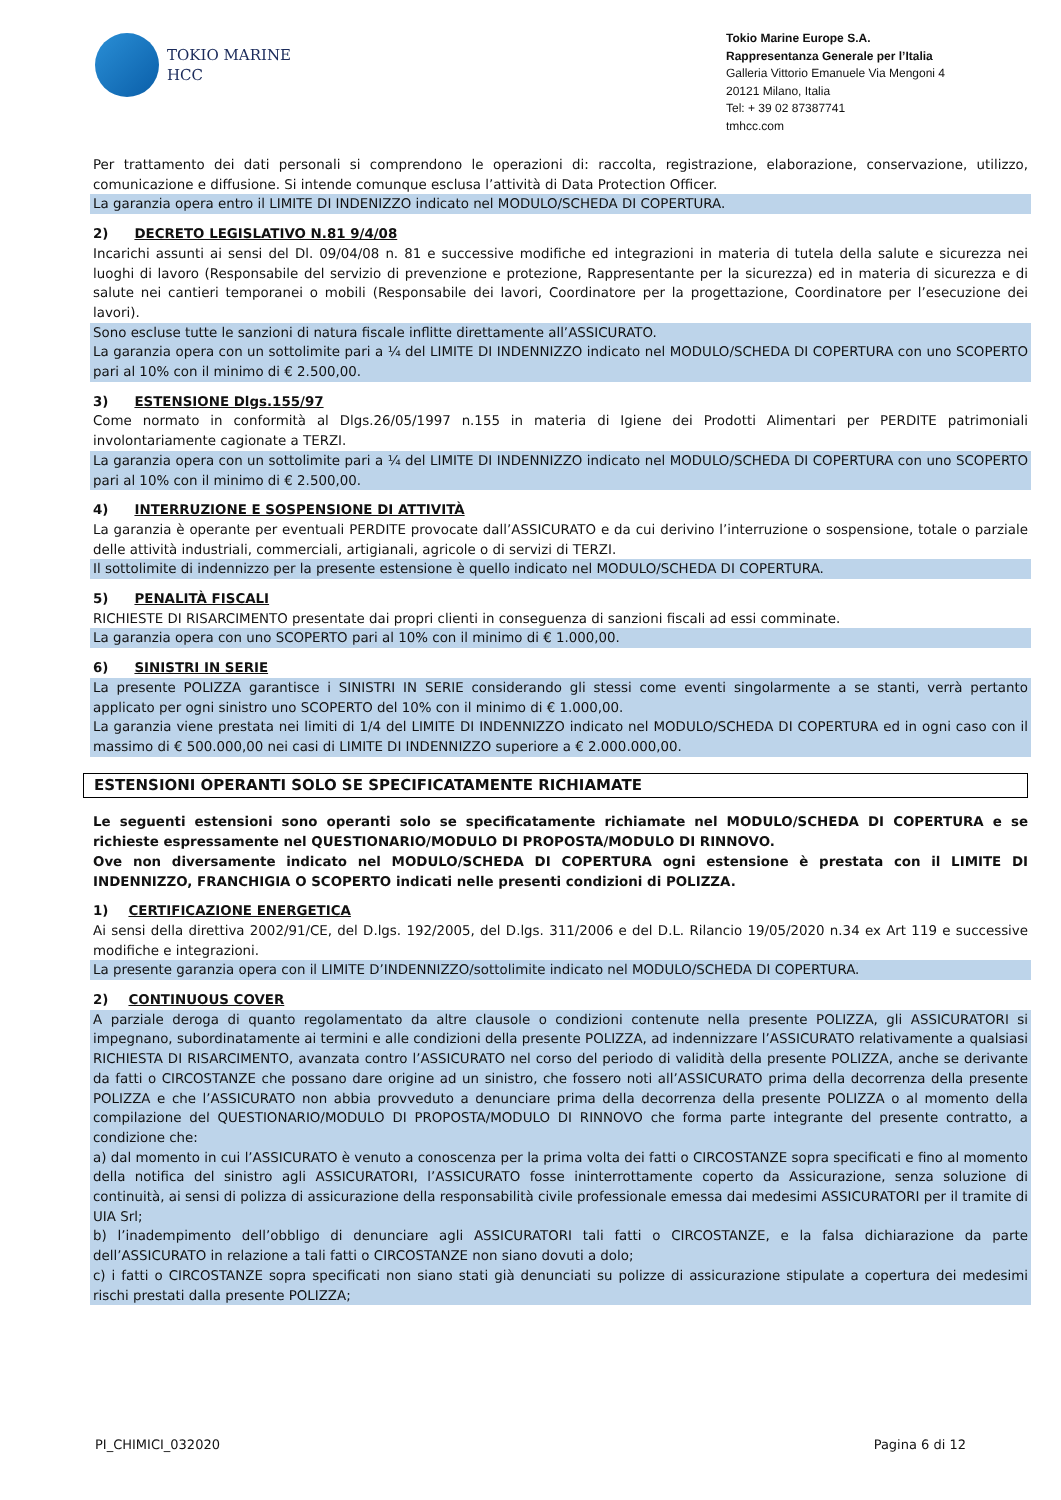TOKIO MARINE
HCC
Tokio Marine Europe S.A.
Rappresentanza Generale per l’Italia
Galleria Vittorio Emanuele Via Mengoni 4
20121 Milano, Italia
Tel: + 39 02 87387741
tmhcc.com
Per trattamento dei dati personali si comprendono le operazioni di: raccolta, registrazione, elaborazione, conservazione, utilizzo, comunicazione e diffusione. Si intende comunque esclusa l’attività di Data Protection Officer.
La garanzia opera entro il LIMITE DI INDENIZZO indicato nel MODULO/SCHEDA DI COPERTURA.
2) DECRETO LEGISLATIVO N.81 9/4/08
Incarichi assunti ai sensi del Dl. 09/04/08 n. 81 e successive modifiche ed integrazioni in materia di tutela della salute e sicurezza nei luoghi di lavoro (Responsabile del servizio di prevenzione e protezione, Rappresentante per la sicurezza) ed in materia di sicurezza e di salute nei cantieri temporanei o mobili (Responsabile dei lavori, Coordinatore per la progettazione, Coordinatore per l’esecuzione dei lavori).
Sono escluse tutte le sanzioni di natura fiscale inflitte direttamente all’ASSICURATO.
La garanzia opera con un sottolimite pari a ¼ del LIMITE DI INDENNIZZO indicato nel MODULO/SCHEDA DI COPERTURA con uno SCOPERTO pari al 10% con il minimo di € 2.500,00.
3) ESTENSIONE Dlgs.155/97
Come normato in conformità al Dlgs.26/05/1997 n.155 in materia di Igiene dei Prodotti Alimentari per PERDITE patrimoniali involontariamente cagionate a TERZI.
La garanzia opera con un sottolimite pari a ¼ del LIMITE DI INDENNIZZO indicato nel MODULO/SCHEDA DI COPERTURA con uno SCOPERTO pari al 10% con il minimo di € 2.500,00.
4) INTERRUZIONE E SOSPENSIONE DI ATTIVITÀ
La garanzia è operante per eventuali PERDITE provocate dall’ASSICURATO e da cui derivino l’interruzione o sospensione, totale o parziale delle attività industriali, commerciali, artigianali, agricole o di servizi di TERZI.
Il sottolimite di indennizzo per la presente estensione è quello indicato nel MODULO/SCHEDA DI COPERTURA.
5) PENALITÀ FISCALI
RICHIESTE DI RISARCIMENTO presentate dai propri clienti in conseguenza di sanzioni fiscali ad essi comminate.
La garanzia opera con uno SCOPERTO pari al 10% con il minimo di € 1.000,00.
6) SINISTRI IN SERIE
La presente POLIZZA garantisce i SINISTRI IN SERIE considerando gli stessi come eventi singolarmente a se stanti, verrà pertanto applicato per ogni sinistro uno SCOPERTO del 10% con il minimo di € 1.000,00.
La garanzia viene prestata nei limiti di 1/4 del LIMITE DI INDENNIZZO indicato nel MODULO/SCHEDA DI COPERTURA ed in ogni caso con il massimo di € 500.000,00 nei casi di LIMITE DI INDENNIZZO superiore a € 2.000.000,00.
ESTENSIONI OPERANTI SOLO SE SPECIFICATAMENTE RICHIAMATE
Le seguenti estensioni sono operanti solo se specificatamente richiamate nel MODULO/SCHEDA DI COPERTURA e se richieste espressamente nel QUESTIONARIO/MODULO DI PROPOSTA/MODULO DI RINNOVO.
Ove non diversamente indicato nel MODULO/SCHEDA DI COPERTURA ogni estensione è prestata con il LIMITE DI INDENNIZZO, FRANCHIGIA O SCOPERTO indicati nelle presenti condizioni di POLIZZA.
1) CERTIFICAZIONE ENERGETICA
Ai sensi della direttiva 2002/91/CE, del D.lgs. 192/2005, del D.lgs. 311/2006 e del D.L. Rilancio 19/05/2020 n.34 ex Art 119 e successive modifiche e integrazioni.
La presente garanzia opera con il LIMITE D’INDENNIZZO/sottolimite indicato nel MODULO/SCHEDA DI COPERTURA.
2) CONTINUOUS COVER
A parziale deroga di quanto regolamentato da altre clausole o condizioni contenute nella presente POLIZZA, gli ASSICURATORI si impegnano, subordinatamente ai termini e alle condizioni della presente POLIZZA, ad indennizzare l’ASSICURATO relativamente a qualsiasi RICHIESTA DI RISARCIMENTO, avanzata contro l’ASSICURATO nel corso del periodo di validità della presente POLIZZA, anche se derivante da fatti o CIRCOSTANZE che possano dare origine ad un sinistro, che fossero noti all’ASSICURATO prima della decorrenza della presente POLIZZA e che l’ASSICURATO non abbia provveduto a denunciare prima della decorrenza della presente POLIZZA o al momento della compilazione del QUESTIONARIO/MODULO DI PROPOSTA/MODULO DI RINNOVO che forma parte integrante del presente contratto, a condizione che:
a) dal momento in cui l’ASSICURATO è venuto a conoscenza per la prima volta dei fatti o CIRCOSTANZE sopra specificati e fino al momento della notifica del sinistro agli ASSICURATORI, l’ASSICURATO fosse ininterrottamente coperto da Assicurazione, senza soluzione di continuità, ai sensi di polizza di assicurazione della responsabilità civile professionale emessa dai medesimi ASSICURATORI per il tramite di UIA Srl;
b) l’inadempimento dell’obbligo di denunciare agli ASSICURATORI tali fatti o CIRCOSTANZE, e la falsa dichiarazione da parte dell’ASSICURATO in relazione a tali fatti o CIRCOSTANZE non siano dovuti a dolo;
c) i fatti o CIRCOSTANZE sopra specificati non siano stati già denunciati su polizze di assicurazione stipulate a copertura dei medesimi rischi prestati dalla presente POLIZZA;
PI_CHIMICI_032020 Pagina 6 di 12